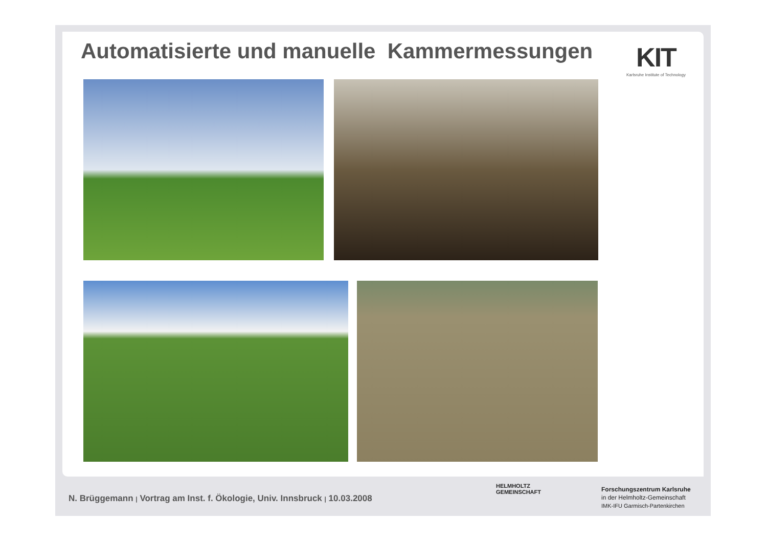Automatisierte und manuelle Kammermessungen
KIT
Karlsruhe Institute of Technology
N. Brüggemann | Vortrag am Inst. f. Ökologie, Univ. Innsbruck | 10.03.2008
HELMHOLTZ
GEMEINSCHAFT
Forschungszentrum Karlsruhe
in der Helmholtz-Gemeinschaft
IMK-IFU Garmisch-Partenkirchen